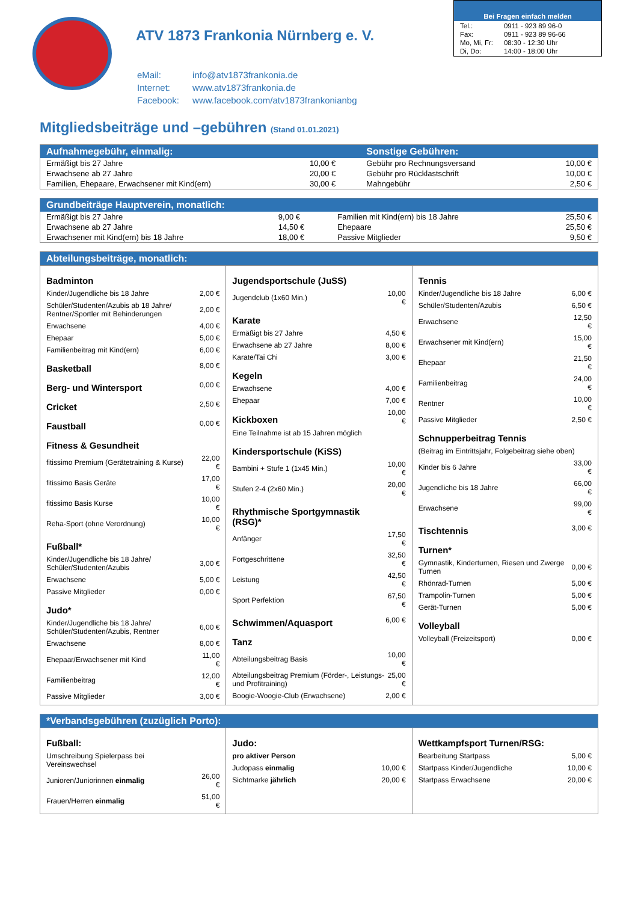ATV 1873 Frankonia Nürnberg e. V.
| eMail: | info@atv1873frankonia.de |
| Internet: | www.atv1873frankonia.de |
| Facebook: | www.facebook.com/atv1873frankonianbg |
Bei Fragen einfach melden
| Tel.: | 0911 - 923 89 96-0 |
| Fax: | 0911 - 923 89 96-66 |
| Mo, Mi, Fr: | 08:30 - 12:30 Uhr |
| Di, Do: | 14:00 - 18:00 Uhr |
Mitgliedsbeiträge und –gebühren (Stand 01.01.2021)
| Aufnahmegebühr, einmalig: | | Sonstige Gebühren: | |
| --- | --- | --- | --- |
| Ermäßigt bis 27 Jahre | 10,00 € | Gebühr pro Rechnungsversand | 10,00 € |
| Erwachsene ab 27 Jahre | 20,00 € | Gebühr pro Rücklastschrift | 10,00 € |
| Familien, Ehepaare, Erwachsener mit Kind(ern) | 30,00 € | Mahngebühr | 2,50 € |
| Grundbeiträge Hauptverein, monatlich: | | | |
| --- | --- | --- | --- |
| Ermäßigt bis 27 Jahre | 9,00 € | Familien mit Kind(ern) bis 18 Jahre | 25,50 € |
| Erwachsene ab 27 Jahre | 14,50 € | Ehepaare | 25,50 € |
| Erwachsener mit Kind(ern) bis 18 Jahre | 18,00 € | Passive Mitglieder | 9,50 € |
Abteilungsbeiträge, monatlich:
| Badminton | |
| Kinder/Jugendliche bis 18 Jahre | 2,00 € |
| Schüler/Studenten/Azubis ab 18 Jahre/ Rentner/Sportler mit Behinderungen | 2,00 € |
| Erwachsene | 4,00 € |
| Ehepaar | 5,00 € |
| Familienbeitrag mit Kind(ern) | 6,00 € |
| Basketball | 8,00 € |
| Berg- und Wintersport | 0,00 € |
| Cricket | 2,50 € |
| Faustball | 0,00 € |
| Fitness & Gesundheit | |
| fitissimo Premium (Gerätetraining & Kurse) | 22,00 € |
| fitissimo Basis Geräte | 17,00 € |
| fitissimo Basis Kurse | 10,00 € |
| Reha-Sport (ohne Verordnung) | 10,00 € |
| Fußball* | |
| Kinder/Jugendliche bis 18 Jahre/ Schüler/Studenten/Azubis | 3,00 € |
| Erwachsene | 5,00 € |
| Passive Mitglieder | 0,00 € |
| Judo* | |
| Kinder/Jugendliche bis 18 Jahre/ Schüler/Studenten/Azubis, Rentner | 6,00 € |
| Erwachsene | 8,00 € |
| Ehepaar/Erwachsener mit Kind | 11,00 € |
| Familienbeitrag | 12,00 € |
| Passive Mitglieder | 3,00 € |
| Jugendsportschule (JuSS) | |
| Jugendclub (1x60 Min.) | 10,00 € |
| Karate | |
| Ermäßigt bis 27 Jahre | 4,50 € |
| Erwachsene ab 27 Jahre | 8,00 € |
| Karate/Tai Chi | 3,00 € |
| Kegeln | |
| Erwachsene | 4,00 € |
| Ehepaar | 7,00 € |
| Kickboxen | 10,00 € |
| Eine Teilnahme ist ab 15 Jahren möglich | |
| Kindersportschule (KiSS) | |
| Bambini + Stufe 1 (1x45 Min.) | 10,00 € |
| Stufen 2-4 (2x60 Min.) | 20,00 € |
| Rhythmische Sportgymnastik (RSG)* | |
| Anfänger | 17,50 € |
| Fortgeschrittene | 32,50 € |
| Leistung | 42,50 € |
| Sport Perfektion | 67,50 € |
| Schwimmen/Aquasport | 6,00 € |
| Tanz | |
| Abteilungsbeitrag Basis | 10,00 € |
| Abteilungsbeitrag Premium (Förder-, Leistungs- und Profitraining) | 25,00 € |
| Boogie-Woogie-Club (Erwachsene) | 2,00 € |
| Tennis | |
| Kinder/Jugendliche bis 18 Jahre | 6,00 € |
| Schüler/Studenten/Azubis | 6,50 € |
| Erwachsene | 12,50 € |
| Erwachsener mit Kind(ern) | 15,00 € |
| Ehepaar | 21,50 € |
| Familienbeitrag | 24,00 € |
| Rentner | 10,00 € |
| Passive Mitglieder | 2,50 € |
| Schnupperbeitrag Tennis | |
| (Beitrag im Eintrittsjahr, Folgebeitrag siehe oben) | |
| Kinder bis 6 Jahre | 33,00 € |
| Jugendliche bis 18 Jahre | 66,00 € |
| Erwachsene | 99,00 € |
| Tischtennis | 3,00 € |
| Turnen* | |
| Gymnastik, Kinderturnen, Riesen und Zwerge Turnen | 0,00 € |
| Rhönrad-Turnen | 5,00 € |
| Trampolin-Turnen | 5,00 € |
| Gerät-Turnen | 5,00 € |
| Volleyball | |
| Volleyball (Freizeitsport) | 0,00 € |
*Verbandsgebühren (zuzüglich Porto):
| Fußball: | |
| Umschreibung Spielerpass bei Vereinswechsel | |
| Junioren/Juniorinnen einmalig | 26,00 € |
| Frauen/Herren einmalig | 51,00 € |
| Judo: | |
| pro aktiver Person | |
| Judopass einmalig | 10,00 € |
| Sichtmarke jährlich | 20,00 € |
| Wettkampfsport Turnen/RSG: | |
| Bearbeitung Startpass | 5,00 € |
| Startpass Kinder/Jugendliche | 10,00 € |
| Startpass Erwachsene | 20,00 € |